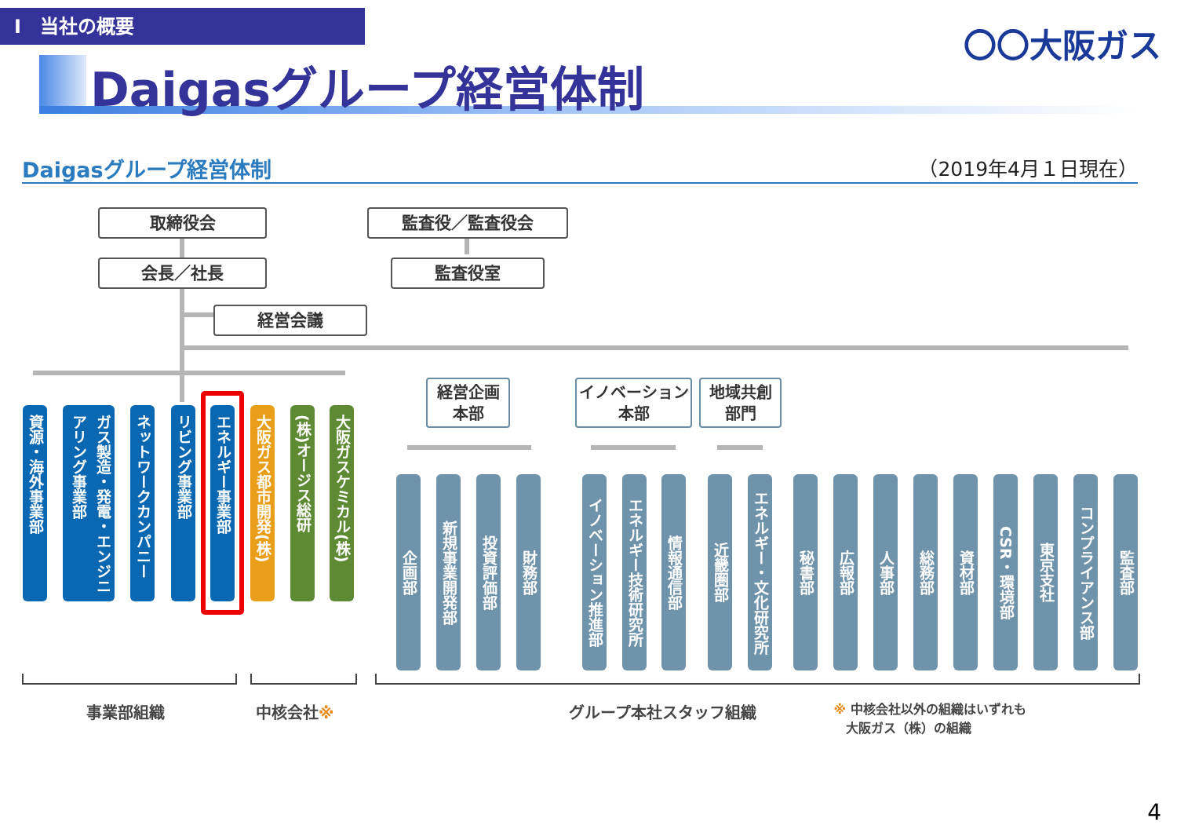Ⅰ　当社の概要
〇〇大阪ガス
Daigasグループ経営体制
Daigasグループ経営体制 （2019年4月１日現在）
取締役会 監査役／監査役会
会長／社長 監査役室
経営会議
経営企画
本部
イノベーション
本部
地域共創
部門
資源・海外事業部
ガス製造・発電・エンジニアリング事業部
ネットワークカンパニー
リビング事業部
エネルギー事業部
大阪ガス都市開発(株)
(株)オージス総研
大阪ガスケミカル(株)
企画部
新規事業開発部
投資評価部
財務部
イノベーション推進部
エネルギー技術研究所
情報通信部
近畿圏部
エネルギー・文化研究所
秘書部
広報部
人事部
総務部
資材部
CSR・環境部
東京支社
コンプライアンス部
監査部
事業部組織 中核会社※ グループ本社スタッフ組織
※ 中核会社以外の組織はいずれも
　大阪ガス（株）の組織
4